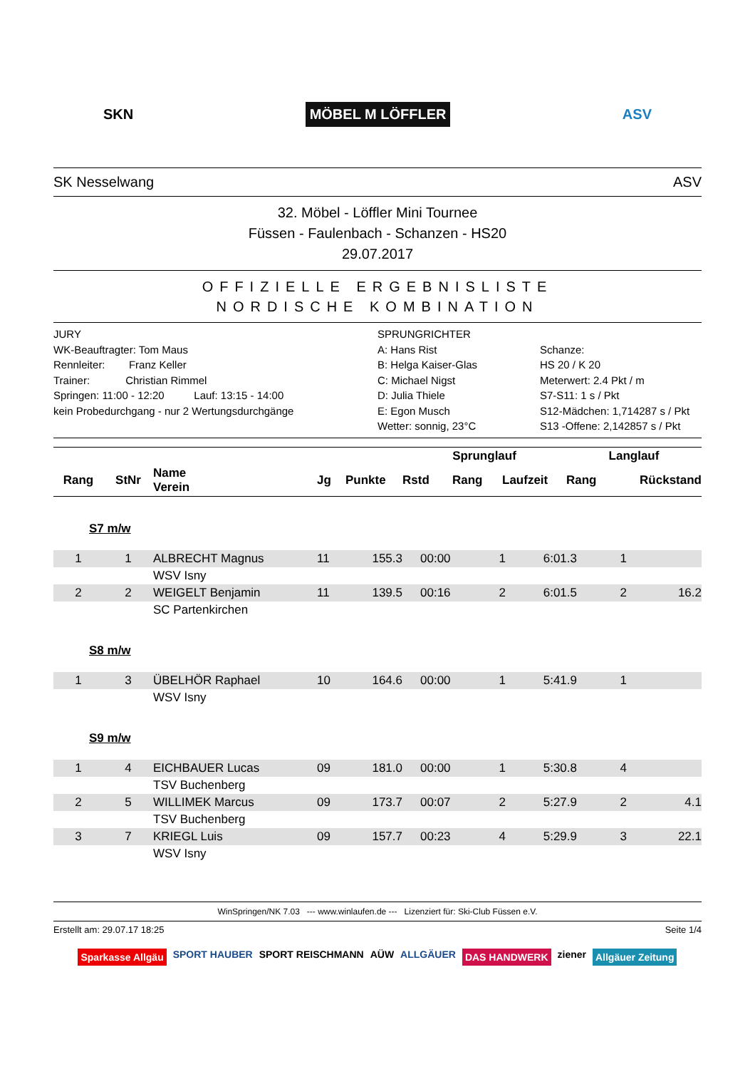SKN MÖBEL M LÖFFLER ASV
SK Nesselwang ASV
32. Möbel - Löffler Mini Tournee
Füssen - Faulenbach - Schanzen - HS20
29.07.2017
OFFIZIELLE ERGEBNISLISTE
NORDISCHE KOMBINATION
JURY
WK-Beauftragter: Tom Maus
Rennleiter: Franz Keller
Trainer: Christian Rimmel
Springen: 11:00 - 12:20 Lauf: 13:15 - 14:00
kein Probedurchgang - nur 2 Wertungsdurchgänge
SPRUNGRICHTER
A: Hans Rist
B: Helga Kaiser-Glas
C: Michael Nigst
D: Julia Thiele
E: Egon Musch
Wetter: sonnig, 23°C
Schanze:
HS 20 / K 20
Meterwert: 2.4 Pkt / m
S7-S11: 1 s / Pkt
S12-Mädchen: 1,714287 s / Pkt
S13 -Offene: 2,142857 s / Pkt
| | | | | | Sprunglauf | | | Langlauf | | |
| --- | --- | --- | --- | --- | --- | --- | --- | --- | --- | --- |
| Rang | StNr | Name Verein | Jg | Punkte | Rstd | Rang | Laufzeit | Rang | Rückstand | |
S7 m/w
| 1 | 1 | ALBRECHT Magnus | 11 | 155.3 | 00:00 | 1 | 6:01.3 | 1 | |
| | | WSV Isny | | | | | | | |
| 2 | 2 | WEIGELT Benjamin | 11 | 139.5 | 00:16 | 2 | 6:01.5 | 2 | 16.2 |
| | | SC Partenkirchen | | | | | | | |
S8 m/w
| 1 | 3 | ÜBELHÖR Raphael | 10 | 164.6 | 00:00 | 1 | 5:41.9 | 1 | |
| | | WSV Isny | | | | | | | |
S9 m/w
| 1 | 4 | EICHBAUER Lucas | 09 | 181.0 | 00:00 | 1 | 5:30.8 | 4 | |
| | | TSV Buchenberg | | | | | | | |
| 2 | 5 | WILLIMEK Marcus | 09 | 173.7 | 00:07 | 2 | 5:27.9 | 2 | 4.1 |
| | | TSV Buchenberg | | | | | | | |
| 3 | 7 | KRIEGL Luis | 09 | 157.7 | 00:23 | 4 | 5:29.9 | 3 | 22.1 |
| | | WSV Isny | | | | | | | |
WinSpringen/NK 7.03 --- www.winlaufen.de --- Lizenziert für: Ski-Club Füssen e.V.
Erstellt am: 29.07.17 18:25 Seite 1/4
Sparkasse Allgäu SPORT HAUBER SPORT REISCHMANN AÜW ALLGÄUER DAS HANDWERK ziener Allgäuer Zeitung